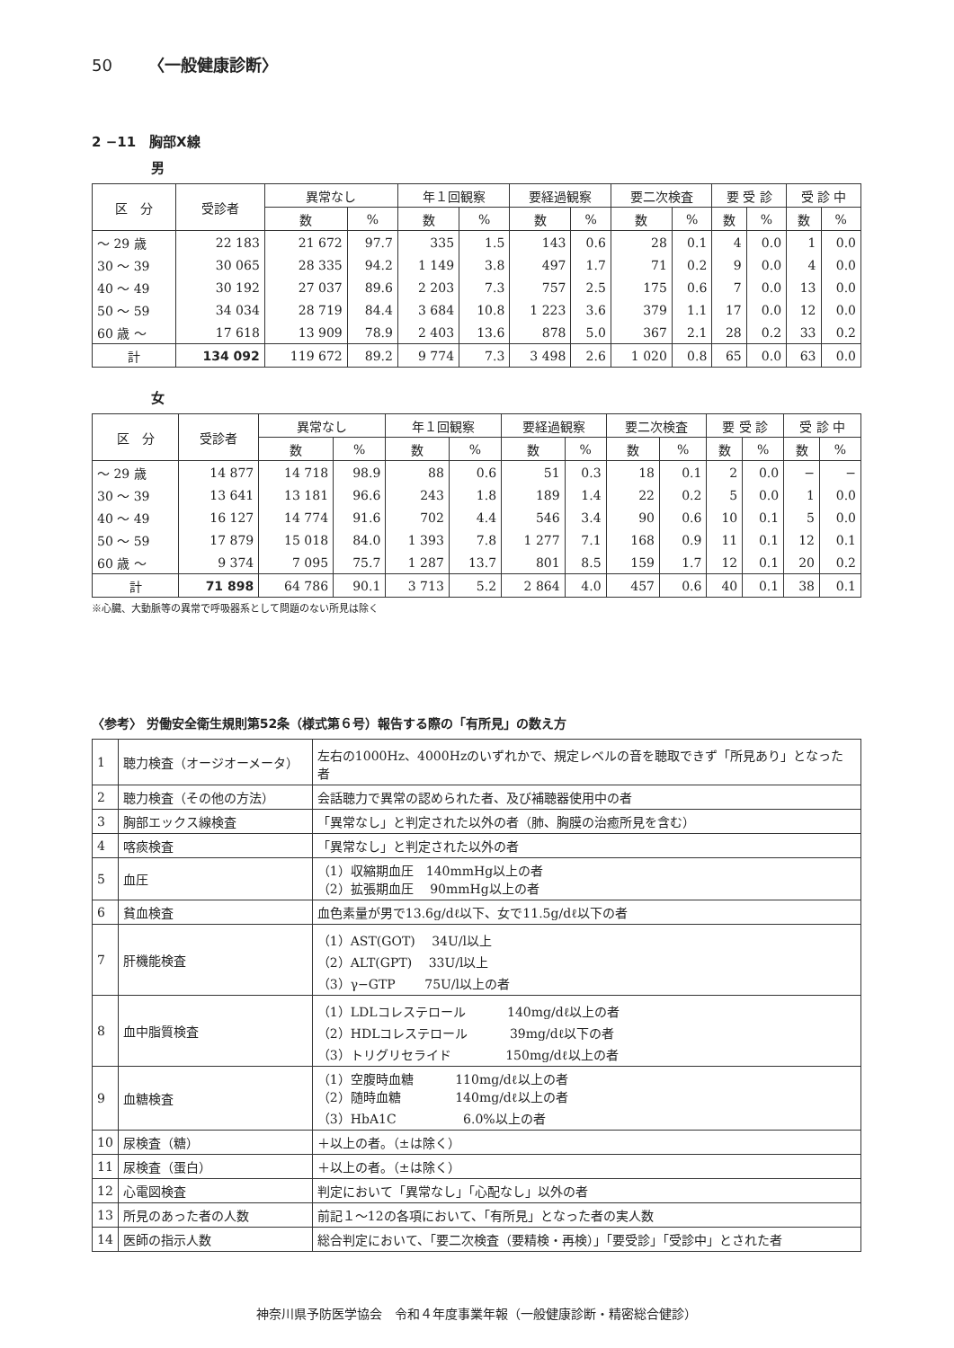50 〈一般健康診断〉
2 −11　胸部X線
男
| 区 分 | 受診者 | 異常なし | | 年１回観察 | | 要経過観察 | | 要二次検査 | | 要 受 診 | | 受 診 中 | |
| --- | --- | --- | --- | --- | --- | --- | --- | --- | --- | --- | --- | --- | --- |
| | | 数 | % | 数 | % | 数 | % | 数 | % | 数 | % | 数 | % |
| ～ 29 歳 | 22 183 | 21 672 | 97.7 | 335 | 1.5 | 143 | 0.6 | 28 | 0.1 | 4 | 0.0 | 1 | 0.0 |
| 30 ～ 39 | 30 065 | 28 335 | 94.2 | 1 149 | 3.8 | 497 | 1.7 | 71 | 0.2 | 9 | 0.0 | 4 | 0.0 |
| 40 ～ 49 | 30 192 | 27 037 | 89.6 | 2 203 | 7.3 | 757 | 2.5 | 175 | 0.6 | 7 | 0.0 | 13 | 0.0 |
| 50 ～ 59 | 34 034 | 28 719 | 84.4 | 3 684 | 10.8 | 1 223 | 3.6 | 379 | 1.1 | 17 | 0.0 | 12 | 0.0 |
| 60 歳 ～ | 17 618 | 13 909 | 78.9 | 2 403 | 13.6 | 878 | 5.0 | 367 | 2.1 | 28 | 0.2 | 33 | 0.2 |
| 計 | 134 092 | 119 672 | 89.2 | 9 774 | 7.3 | 3 498 | 2.6 | 1 020 | 0.8 | 65 | 0.0 | 63 | 0.0 |
女
| 区 分 | 受診者 | 異常なし | | 年１回観察 | | 要経過観察 | | 要二次検査 | | 要 受 診 | | 受 診 中 | |
| --- | --- | --- | --- | --- | --- | --- | --- | --- | --- | --- | --- | --- | --- |
| | | 数 | % | 数 | % | 数 | % | 数 | % | 数 | % | 数 | % |
| ～ 29 歳 | 14 877 | 14 718 | 98.9 | 88 | 0.6 | 51 | 0.3 | 18 | 0.1 | 2 | 0.0 | − | − |
| 30 ～ 39 | 13 641 | 13 181 | 96.6 | 243 | 1.8 | 189 | 1.4 | 22 | 0.2 | 5 | 0.0 | 1 | 0.0 |
| 40 ～ 49 | 16 127 | 14 774 | 91.6 | 702 | 4.4 | 546 | 3.4 | 90 | 0.6 | 10 | 0.1 | 5 | 0.0 |
| 50 ～ 59 | 17 879 | 15 018 | 84.0 | 1 393 | 7.8 | 1 277 | 7.1 | 168 | 0.9 | 11 | 0.1 | 12 | 0.1 |
| 60 歳 ～ | 9 374 | 7 095 | 75.7 | 1 287 | 13.7 | 801 | 8.5 | 159 | 1.7 | 12 | 0.1 | 20 | 0.2 |
| 計 | 71 898 | 64 786 | 90.1 | 3 713 | 5.2 | 2 864 | 4.0 | 457 | 0.6 | 40 | 0.1 | 38 | 0.1 |
※心臓、大動脈等の異常で呼吸器系として問題のない所見は除く
〈参考〉 労働安全衛生規則第52条（様式第６号）報告する際の「有所見」の数え方
| 1 | 聴力検査（オージオーメータ） | 左右の1000Hz、4000Hzのいずれかで、規定レベルの音を聴取できず「所見あり」となった者 |
| 2 | 聴力検査（その他の方法） | 会話聴力で異常の認められた者、及び補聴器使用中の者 |
| 3 | 胸部エックス線検査 | 「異常なし」と判定された以外の者（肺、胸膜の治癒所見を含む） |
| 4 | 喀痰検査 | 「異常なし」と判定された以外の者 |
| 5 | 血圧 | （1）収縮期血圧 140mmHg以上の者 （2）拡張期血圧 90mmHg以上の者 |
| 6 | 貧血検査 | 血色素量が男で13.6g/dℓ以下、女で11.5g/dℓ以下の者 |
| 7 | 肝機能検査 | （1）AST(GOT) 34U/l以上 （2）ALT(GPT) 33U/l以上 （3）γ−GTP 75U/l以上の者 |
| 8 | 血中脂質検査 | （1）LDLコレステロール 140mg/dℓ以上の者 （2）HDLコレステロール 39mg/dℓ以下の者 （3）トリグリセライド 150mg/dℓ以上の者 |
| 9 | 血糖検査 | （1）空腹時血糖 110mg/dℓ以上の者 （2）随時血糖 140mg/dℓ以上の者 （3）HbA1C 6.0%以上の者 |
| 10 | 尿検査（糖） | ＋以上の者。（±は除く） |
| 11 | 尿検査（蛋白） | ＋以上の者。（±は除く） |
| 12 | 心電図検査 | 判定において「異常なし」「心配なし」以外の者 |
| 13 | 所見のあった者の人数 | 前記１～12の各項において、「有所見」となった者の実人数 |
| 14 | 医師の指示人数 | 総合判定において、「要二次検査（要精検・再検）」「要受診」「受診中」とされた者 |
神奈川県予防医学協会　令和４年度事業年報（一般健康診断・精密総合健診）